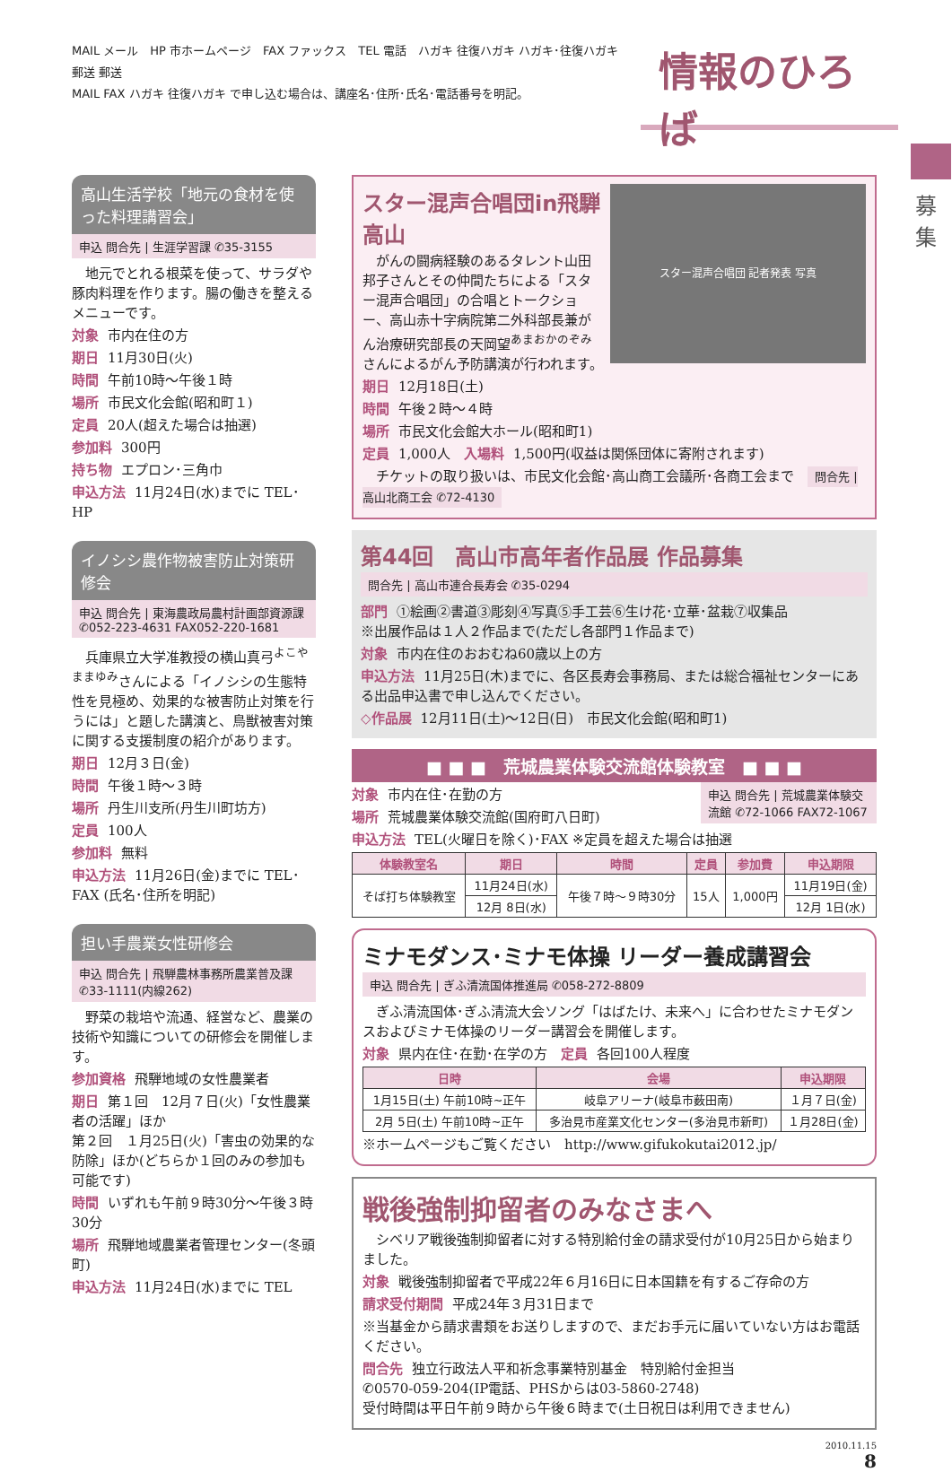MAIL メール　HP 市ホームページ　FAX ファックス　TEL 電話　ハガキ 往復ハガキ ハガキ･往復ハガキ　郵送 郵送
MAIL FAX ハガキ 往復ハガキ で申し込む場合は、講座名･住所･氏名･電話番号を明記。
情報のひろば
募集
高山生活学校「地元の食材を使った料理講習会」
申込 問合先 | 生涯学習課 ✆35-3155
　地元でとれる根菜を使って、サラダや豚肉料理を作ります。腸の働きを整えるメニューです。
対象 市内在住の方
期日 11月30日(火)
時間 午前10時～午後１時
場所 市民文化会館(昭和町１)
定員 20人(超えた場合は抽選)
参加料 300円
持ち物 エプロン･三角巾
申込方法 11月24日(水)までに TEL･HP
イノシシ農作物被害防止対策研修会
申込 問合先 | 東海農政局農村計画部資源課 ✆052-223-4631 FAX052-220-1681
　兵庫県立大学准教授の横山真弓<sup>よこやままゆみ</sup>さんによる「イノシシの生態特性を見極め、効果的な被害防止対策を行うには」と題した講演と、鳥獣被害対策に関する支援制度の紹介があります。
期日 12月３日(金)
時間 午後１時～３時
場所 丹生川支所(丹生川町坊方)
定員 100人
参加料 無料
申込方法 11月26日(金)までに TEL･FAX (氏名･住所を明記)
担い手農業女性研修会
申込 問合先 | 飛騨農林事務所農業普及課 ✆33-1111(内線262)
　野菜の栽培や流通、経営など、農業の技術や知識についての研修会を開催します。
参加資格 飛騨地域の女性農業者
期日 第１回　12月７日(火)「女性農業者の活躍」ほか
第２回　１月25日(火)「害虫の効果的な防除」ほか(どちらか１回のみの参加も可能です)
時間 いずれも午前９時30分～午後３時30分
場所 飛騨地域農業者管理センター(冬頭町)
申込方法 11月24日(水)までに TEL
スター混声合唱団 記者発表 写真
スター混声合唱団in飛騨高山
　がんの闘病経験のあるタレント山田邦子さんとその仲間たちによる「スター混声合唱団」の合唱とトークショー、高山赤十字病院第二外科部長兼がん治療研究部長の天岡望<sup>あまおかのぞみ</sup>さんによるがん予防講演が行われます。
期日 12月18日(土)
時間 午後２時～４時
場所 市民文化会館大ホール(昭和町1)
定員 1,000人　入場料 1,500円(収益は関係団体に寄附されます)
　チケットの取り扱いは、市民文化会館･高山商工会議所･各商工会まで　問合先 | 高山北商工会 ✆72-4130
第44回　高山市高年者作品展 作品募集
問合先 | 高山市連合長寿会 ✆35-0294
部門 ①絵画②書道③彫刻④写真⑤手工芸⑥生け花･立華･盆栽⑦収集品
※出展作品は１人２作品まで(ただし各部門１作品まで)
対象 市内在住のおおむね60歳以上の方
申込方法 11月25日(木)までに、各区長寿会事務局、または総合福祉センターにある出品申込書で申し込んでください。
◇作品展 12月11日(土)～12日(日)　市民文化会館(昭和町1)
■ ■ ■　荒城農業体験交流館体験教室　■ ■ ■
申込 問合先 | 荒城農業体験交流館 ✆72-1066 FAX72-1067
対象 市内在住･在勤の方
場所 荒城農業体験交流館(国府町八日町)
申込方法 TEL(火曜日を除く)･FAX ※定員を超えた場合は抽選
| 体験教室名 | 期日 | 時間 | 定員 | 参加費 | 申込期限 |
| --- | --- | --- | --- | --- | --- |
| そば打ち体験教室 | 11月24日(水) | 午後７時～９時30分 | 15人 | 1,000円 | 11月19日(金) |
| | 12月 8日(水) | | | | 12月 1日(水) |
ミナモダンス･ミナモ体操 リーダー養成講習会
申込 問合先 | ぎふ清流国体推進局 ✆058-272-8809
　ぎふ清流国体･ぎふ清流大会ソング「はばたけ、未来へ」に合わせたミナモダンスおよびミナモ体操のリーダー講習会を開催します。
対象 県内在住･在勤･在学の方　定員 各回100人程度
| 日時 | 会場 | 申込期限 |
| --- | --- | --- |
| 1月15日(土) 午前10時~正午 | 岐阜アリーナ(岐阜市薮田南) | １月７日(金) |
| 2月 5日(土) 午前10時~正午 | 多治見市産業文化センター(多治見市新町) | １月28日(金) |
※ホームページもご覧ください　http://www.gifukokutai2012.jp/
戦後強制抑留者のみなさまへ
　シベリア戦後強制抑留者に対する特別給付金の請求受付が10月25日から始まりました。
対象 戦後強制抑留者で平成22年６月16日に日本国籍を有するご存命の方
請求受付期間 平成24年３月31日まで
※当基金から請求書類をお送りしますので、まだお手元に届いていない方はお電話ください。
問合先 独立行政法人平和祈念事業特別基金　特別給付金担当
✆0570-059-204(IP電話、PHSからは03-5860-2748)
受付時間は平日午前９時から午後６時まで(土日祝日は利用できません)
2010.11.15
8